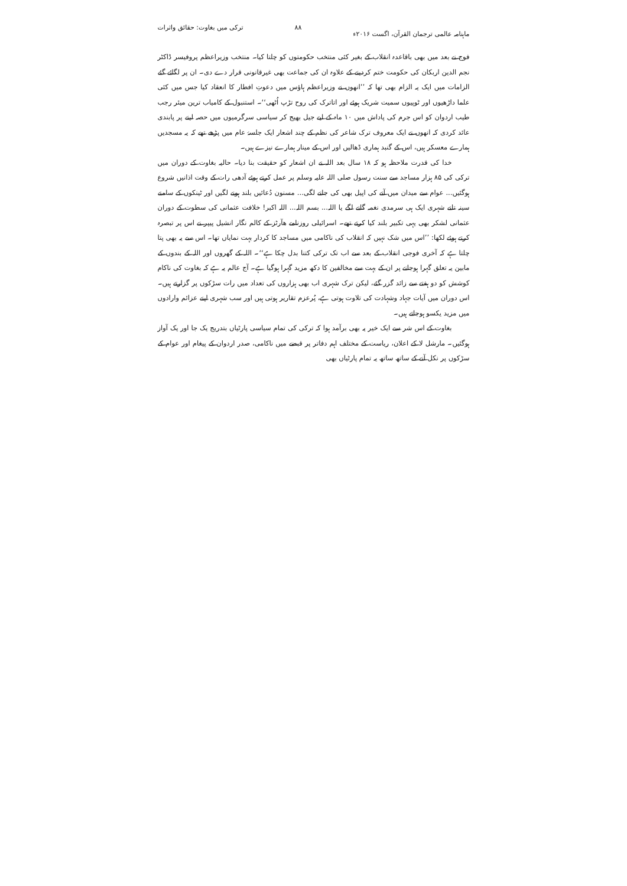ماہنامہ عالمی ترجمان القرآن، اگست ۲۰۱۶ء ۸۸ ترکی میں بغاوت: حقائق واثرات
فوج نے بعد میں بھی باقاعدہ انقلاب کے بغیر کئی منتخب حکومتوں کو چلتا کیا۔ منتخب وزیراعظم پروفیسر ڈاکٹر نجم الدین اربکان کی حکومت ختم کردینے کے علاوہ ان کی جماعت بھی غیرقانونی قرار دے دی۔ ان پر لگائے گئے الزامات میں ایک یہ الزام بھی تھا کہ ’’انھوں نے وزیراعظم ہاؤس میں دعوتِ افطار کا انعقاد کیا جس میں کئی علما داڑھیوں اور ٹوپیوں سمیت شریک ہوئے اور اتاترک کی روح تڑپ اُٹھی‘‘۔ استنبول کے کامیاب ترین میئر رجب طیب اردوان کو اس جرم کی پاداش میں ۱۰ ماہ کے لیے جیل بھیج کر سیاسی سرگرمیوں میں حصہ لینے پر پابندی عائد کردی کہ انھوں نے ایک معروف ترک شاعر کی نظم کے چند اشعار ایک جلسۂ عام میں پڑھے تھے کہ یہ مسجدیں ہمارے معسکر ہیں، اس کے گنبد ہماری ڈھالیں اور اس کے مینار ہمارے نیزے ہیں۔
خدا کی قدرت ملاحظہ ہو کہ ۱۸ سال بعد اللہ نے ان اشعار کو حقیقت بنا دیا۔ حالیہ بغاوت کے دوران میں ترکی کی ۸۵ ہزار مساجد سے سنت رسول صلی اللہ علیہ وسلم پر عمل کرتے ہوئے آدھی رات کے وقت اذانیں شروع ہوگئیں... عوام سے میدان میں آنے کی اپیل بھی کی جانے لگی... مسنون دُعائیں بلند ہونے لگیں اور ٹینکوں کے سامنے سینہ تانے شہری ایک ہی سرمدی نغمہ گانے لگے یا اللہ... بسم اللہ... اللہ اکبر! خلافت عثمانی کی سطوت کے دوران عثمانی لشکر بھی یہی تکبیر بلند کیا کرتے تھے۔ اسرائیلی روزنامے ھآرٹز کے کالم نگار انشیل پیپر نے اس پر تبصرہ کرتے ہوئے لکھا: ’’اس میں شک نہیں کہ انقلاب کی ناکامی میں مساجد کا کردار بہت نمایاں تھا۔ اس سے یہ بھی پتا چلتا ہے کہ آخری فوجی انقلاب کے بعد سے اب تک ترکی کتنا بدل چکا ہے‘‘۔ اللہ کے گھروں اور اللہ کے بندوں کے مابین یہ تعلق گہرا ہوجانے پر ان کے بہت سے مخالفین کا دکھ مزید گہرا ہوگیا ہے۔ آج عالم یہ ہے کہ بغاوت کی ناکام کوشش کو دو ہفتے سے زائد گزر گئے، لیکن ترک شہری اب بھی ہزاروں کی تعداد میں رات سڑکوں پر گزارتے ہیں۔ اس دوران میں آیات جہاد وشہادت کی تلاوت ہوتی ہے، پُرعزم تقاریر ہوتی ہیں اور سب شہری اپنے عزائم وارادوں میں مزید یکسو ہوجاتے ہیں۔
بغاوت کے اس شر سے ایک خیر یہ بھی برآمد ہوا کہ ترکی کی تمام سیاسی پارٹیاں بتدریج یک جا اور یک آواز ہوگئیں۔ مارشل لا کے اعلان، ریاست کے مختلف اہم دفاتر پر قبضے میں ناکامی، صدر اردوان کے پیغام اور عوام کے سڑکوں پر نکل آنے کے ساتھ ساتھ یہ تمام پارٹیاں بھی